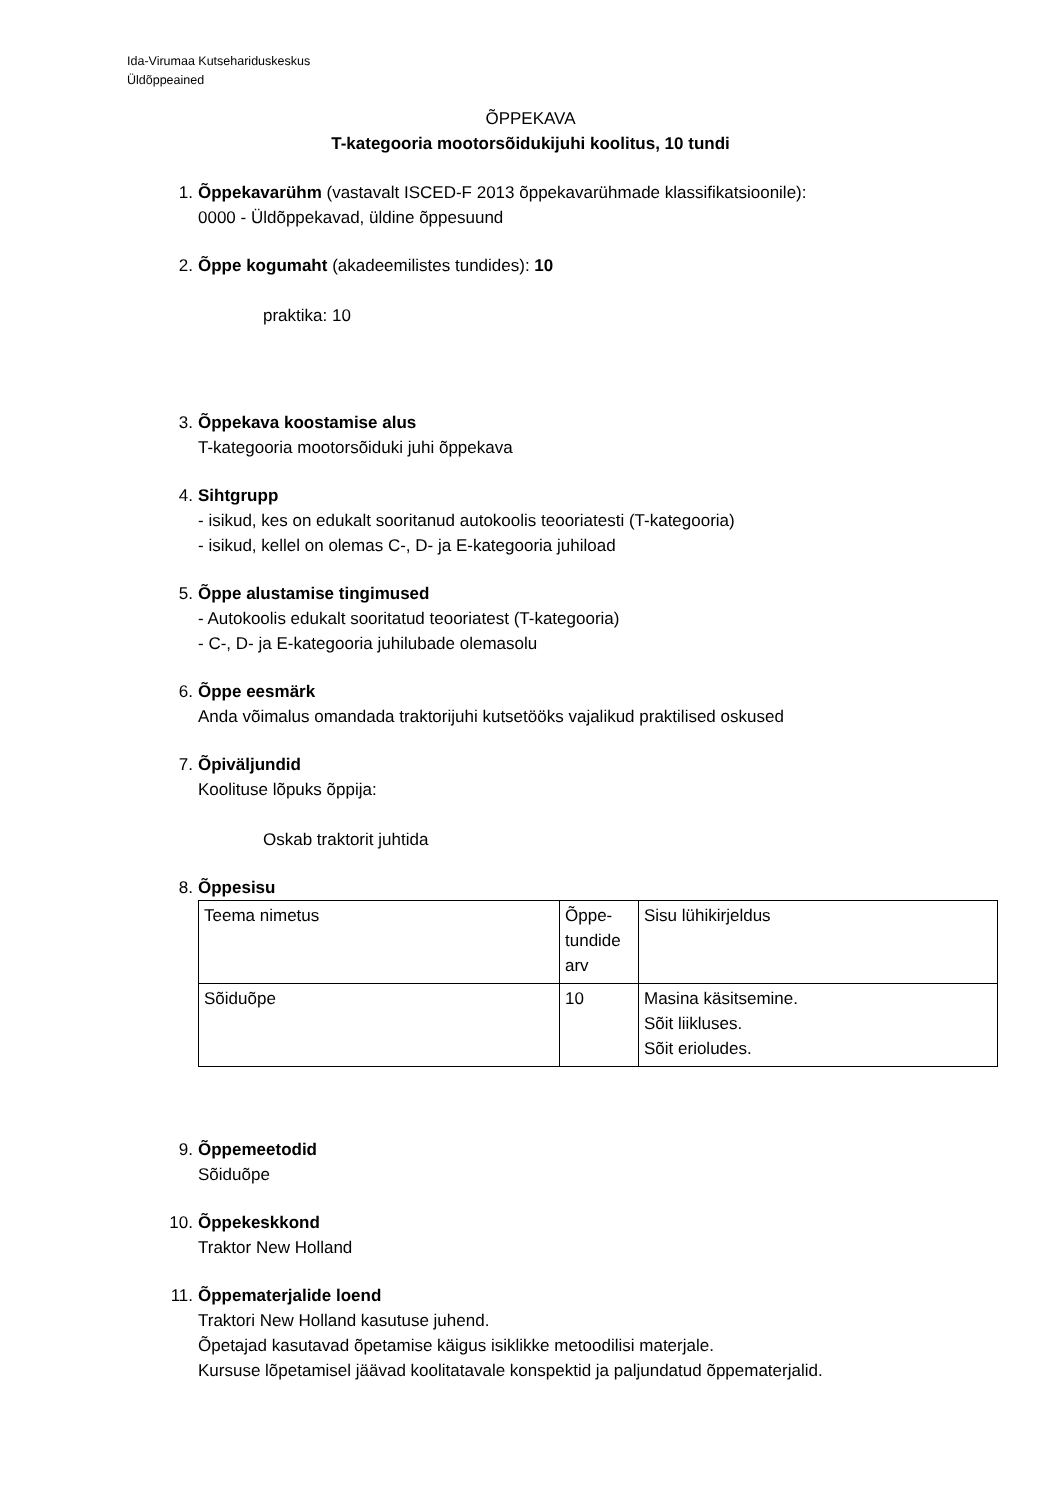Ida-Virumaa Kutsehariduskeskus
Üldõppeained
ÕPPEKAVA
T-kategooria mootorsõidukijuhi koolitus, 10 tundi
1. Õppekavarühm (vastavalt ISCED-F 2013 õppekavarühmade klassifikatsioonile):
0000 - Üldõppekavad, üldine õppesuund
2. Õppe kogumaht (akadeemilistes tundides): 10
praktika: 10
3. Õppekava koostamise alus
T-kategooria mootorsõiduki juhi õppekava
4. Sihtgrupp
- isikud, kes on edukalt sooritanud autokoolis teooriatesti (T-kategooria)
- isikud, kellel on olemas C-, D- ja E-kategooria juhiload
5. Õppe alustamise tingimused
- Autokoolis edukalt sooritatud teooriatest (T-kategooria)
- C-, D- ja E-kategooria juhilubade olemasolu
6. Õppe eesmärk
Anda võimalus omandada traktorijuhi kutsetööks vajalikud praktilised oskused
7. Õpiväljundid
Koolituse lõpuks õppija:
Oskab traktorit juhtida
8. Õppesisu
| Teema nimetus | Õppe- tundide arv | Sisu lühikirjeldus |
| Sõiduõpe | 10 | Masina käsitsemine. Sõit liikluses. Sõit erioludes. |
9. Õppemeetodid
Sõiduõpe
10. Õppekeskkond
Traktor New Holland
11. Õppematerjalide loend
Traktori New Holland kasutuse juhend.
Õpetajad kasutavad õpetamise käigus isiklikke metoodilisi materjale.
Kursuse lõpetamisel jäävad koolitatavale konspektid ja paljundatud õppematerjalid.